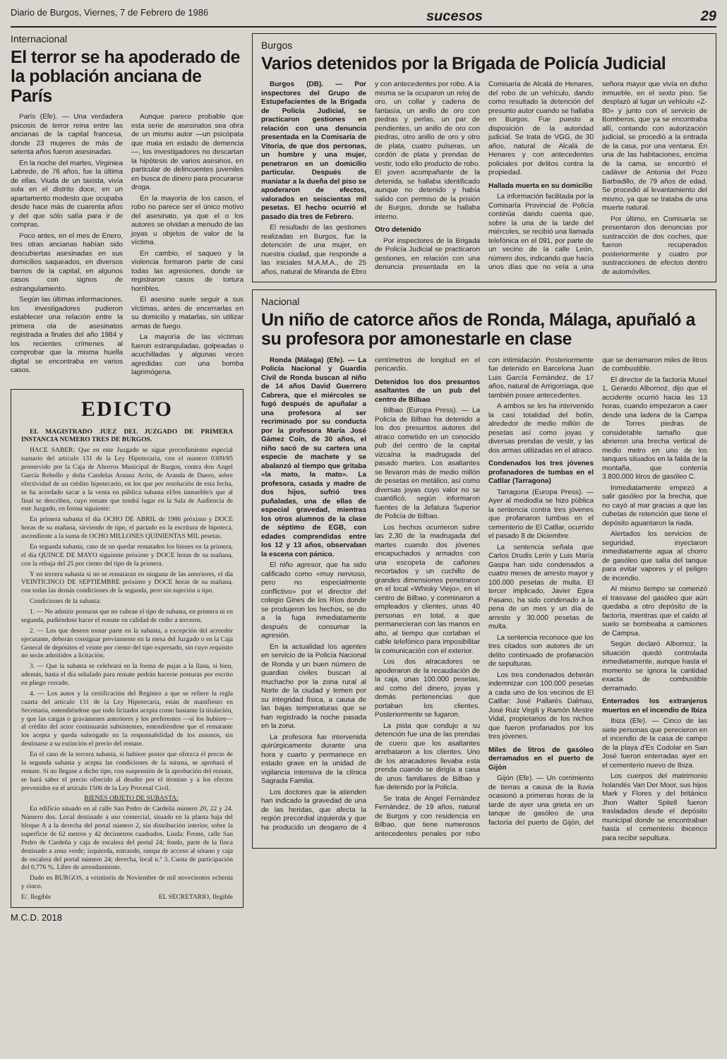Diario de Burgos, Viernes, 7 de Febrero de 1986 sucesos 29
Internacional
El terror se ha apoderado de la población anciana de París
París (Efe). — Una verdadera psicosis de terror reina entre las ancianas de la capital francesa, donde 23 mujeres de más de setenta años fueron asesinadas.
En la noche del martes, Virginiea Labrede, de 76 años, fue la última de ellas. Viuda de un taxista, vivía sola en el distrito doce, en un apartamento modesto que ocupaba desde hace más de cuarenta años y del que sólo salía para ir de compras.
Poco antes, en el mes de Enero, tres otras ancianas habían sido descubiertas asesinadas en sus domicilios saqueados, en diversos barrios de la capital, en algunos casos con signos de estrangulamiento.
Según las últimas informaciones, los investigadores pudieron establecer una relación entre la primera ola de asesinatos registrada a finales del año 1984 y los recientes crímenes al comprobar que la misma huella digital se encontraba en varios casos.
Aunque parece probable que esta serie de asesinatos sea obra de un mismo autor —un psicópata que mata en estado de demencia—, los investigadores no descartan la hipótesis de varios asesinos, en particular de delincuentes juveniles en busca de dinero para procurarse droga.
En la mayoría de los casos, el robo no parece ser el único motivo del asesinato, ya que el o los autores se olvidan a menudo de las joyas u objetos de valor de la víctima.
En cambio, el saqueo y la violencia formaron parte de casi todas las agresiones, donde se registraron casos de tortura horribles.
El asesino suele seguir a sus víctimas, antes de encerrarlas en su domicilio y matarlas, sin utilizar armas de fuego.
La mayoría de las víctimas fueron estranguladas, golpeadas o acuchilladas y algunas veces agredidas con una bomba lagrimógena.
EDICTO
EL MAGISTRADO JUEZ DEL JUZGADO DE PRIMERA INSTANCIA NUMERO TRES DE BURGOS.
HACE SABER: Que en este Juzgado se sigue procedimiento especial sumario del artículo 131 de la Ley Hipotecaria, con el número 0309/85 promovido por la Caja de Ahorros Municipal de Burgos, contra don Angel García Rebollo y doña Candelas Arnanz Acón, de Aranda de Duero, sobre efectividad de un crédito hipotecario, en los que por resolución de esta fecha, se ha acordado sacar a la venta en pública subasta el/los inmueble/s que al final se describen, cuyo remate que tendrá lugar en la Sala de Audiencia de este Juzgado, en forma siguiente:
En primera subasta el día OCHO DE ABRIL de 1986 próximo y DOCE horas de su mañana, sirviendo de tipo, el pactado en la escritura de hipoteca, ascendiente a la suma de OCHO MILLONES QUINIENTAS MIL pesetas.
En segunda subasta, caso de no quedar rematados los bienes en la primera, el día QUINCE DE MAYO siguiente próximo y DOCE horas de su mañana, con la rebaja del 25 por ciento del tipo de la primera.
Y en tercera subasta si no se remataran en ninguna de las anteriores, el día VEINTICINCO DE SEPTIEMBRE próximo y DOCE horas de su mañana, con todas las demás condiciones de la segunda, pero sin sujeción a tipo.
Condiciones de la subasta:
1. — No admitir posturas que no cubran el tipo de subasta, en primera ni en segunda, pudiéndose hacer el remate en calidad de ceder a terceros.
2. — Los que deseen tomar parte en la subasta, a excepción del acreedor ejecutante, deberán consignar previamente en la mesa del Juzgado o en la Caja General de depósitos el veinte por ciento del tipo expresado, sin cuyo requisito no serán admitidos a licitación.
3. — Que la subasta se celebrará en la forma de pujas a la llana, si bien, además, hasta el día señalado para remate podrán hacerse posturas por escrito en pliego cerrado.
4. — Los autos y la certificación del Registro a que se refiere la regla cuarta del artículo 131 de la Ley Hipotecaria, están de manifiesto en Secretaría, entendiéndose que todo licitador acepta como bastante la titulación, y que las cargas o gravámenes anteriores y los preferentes —si los hubiere— al crédito del actor continuarán subsistentes, entendiéndose que el rematante los acepta y queda subrogado en la responsabilidad de los mismos, sin destinarse a su extinción el precio del remate.
En el caso de la tercera subasta, si hubiere postor que ofrezca el precio de la segunda subasta y acepta las condiciones de la misma, se aprobará el remate. Si no llegase a dicho tipo, con suspensión de la aprobación del remate, se hará saber el precio ofrecido al deudor por el término y a los efectos prevenidos en el artículo 1506 de la Ley Procesal Civil.
BIENES OBJETO DE SUBASTA:
En edificio situado en al calle San Pedro de Cardeña número 20, 22 y 24. Número dos. Local destinado a uso comercial, situado en la planta baja del bloque A a la derecha del portal número 2, sin distribución interior, sobre la superficie de 62 metros y 42 decímetros cuadrados. Linda: Frente, calle San Pedro de Cardeña y caja de escalera del portal 24; fondo, parte de la finca destinado a zona verde; izquierda, entrando, rampa de acceso al sótano y caja de escalera del portal número 24; derecha, local n.º 3. Cuota de participación del 0,776 %. Libre de arrendamiento.
Dado en BURGOS, a veintiséis de Noviembre de mil novecientos ochenta y cinco.
E/. Ilegible EL SECRETARIO, Ilegible
M.C.D. 2018
Burgos
Varios detenidos por la Brigada de Policía Judicial
Burgos (DB). — Por inspectores del Grupo de Estupefacientes de la Brigada de Policía Judicial, se practicaron gestiones en relación con una denuncia presentada en la Comisaría de Vitoria, de que dos personas, un hombre y una mujer, penetraron en un domicilio particular. Después de maniatar a la dueña del piso se apoderaron de efectos, valorados en seiscientas mil pesetas. El hecho ocurrió el pasado día tres de Febrero.
El resultado de las gestiones realizadas en Burgos, fue la detención de una mujer, en nuestra ciudad, que responde a las iniciales M.A.M.A., de 25 años, natural de Miranda de Ebro y con antecedentes por robo. A la misma se la ocuparon un reloj de oro, un collar y cadena de fantasía, un anillo de oro con piedras y perlas, un par de pendientes, un anillo de oro con piedras, otro anillo de oro y otro de plata, cuatro pulseras, un cordón de plata y prendas de vestir, todo ello producto de robo. El joven acompañante de la detenida, se hallaba identificado aunque no detenido y había salido con permiso de la prisión de Burgos, donde se hallaba interno.
Otro detenido
Por inspectores de la Brigada de Policía Judicial se practicaron gestiones, en relación con una denuncia presentada en la Comisaría de Alcalá de Henares, del robo de un vehículo, dando como resultado la detención del presunto autor cuando se hallaba en Burgos. Fue puesto a disposición de la autoridad judicial. Se trata de VGG, de 30 años, natural de Alcalá de Henares y con antecedentes policiales por delitos contra la propiedad.
Hallada muerta en su domicilio
La información facilitada por la Comisaría Provincial de Policía continúa dando cuenta que, sobre la una de la tarde del miércoles, se recibió una llamada telefónica en el 091, por parte de un vecino de la calle León, número dos, indicando que hacía unos días que no veía a una señora mayor que vivía en dicho inmueble, en el sexto piso. Se desplazó al lugar un vehículo «Z-80» y junto con el servicio de Bomberos, que ya se encontraba allí, contando con autorización judicial, se procedió a la entrada de la casa, por una ventana. En una de las habitaciones, encima de la cama, se encontró el cadáver de Antonia del Pozo Barbadillo, de 79 años de edad. Se procedió al levantamiento del mismo, ya que se trataba de una muerte natural.
Por último, en Comisaría se presentaron dos denuncias por sustracción de dos coches, que fueron recuperados posteriormente y cuatro por sustracciones de efectos dentro de automóviles.
Nacional
Un niño de catorce años de Ronda, Málaga, apuñaló a su profesora por amonestarle en clase
Ronda (Málaga) (Efe). — La Policía Nacional y Guardia Civil de Ronda buscan al niño de 14 años David Guerrero Cabrera, que el miércoles se fugó después de apuñalar a una profesora al ser recriminado por su conducta por la profesora María José Gámez Coín, de 30 años, el niño sacó de su cartera una especie de machete y se abalanzó al tiempo que gritaba «la mato, la mato». La profesora, casada y madre de dos hijos, sufrió tres puñaladas, una de ellas de especial gravedad, mientras los otros alumnos de la clase de séptimo de EGB, con edades comprendidas entre los 12 y 13 años, observaban la escena con pánico.
El niño agresor, que ha sido calificado como «muy nervioso, pero no especialmente conflictivo» por el director del colegio Gines de los Ríos donde se produjeron los hechos, se dio a la fuga inmediatamente después de consumar la agresión.
En la actualidad los agentes en servicio de la Policía Nacional de Ronda y un buen número de guardias civiles buscan al muchacho por la zona rural al Norte de la ciudad y temen por su integridad física, a causa de las bajas temperaturas que se han registrado la noche pasada en la zona.
La profesora fue intervenida quirúrgicamente durante una hora y cuarto y permanece en estado grave en la unidad de vigilancia intensiva de la clínica Sagrada Familia.
Los doctores que la atienden han indicado la gravedad de una de las heridas, que afecta la región precordial izquierda y que ha producido un desgarro de 4 centímetros de longitud en el pericardio.
Detenidos los dos presuntos asaltantes de un pub del centro de Bilbao
Bilbao (Europa Press). — La Policía de Bilbao ha detenido a los dos presuntos autores del atraco cometido en un conocido pub del centro de la capital vizcaína la madrugada del pasado martes. Los asaltantes se llevaron más de medio millón de pesetas en metálico, así como diversas joyas cuyo valor no se cuantificó, según informaron fuentes de la Jefatura Superior de Policía de Bilbao.
Los hechos ocurrieron sobre las 2,30 de la madrugada del martes cuando dos jóvenes encapuchados y armados con una escopeta de cañones recortados y un cuchillo de grandes dimensiones penetraron en el local «Whisky Viejo», en el centro de Bilbao, y conminaron a empleados y clientes, unas 40 personas en total, a que permanecieran con las manos en alto, al tiempo que cortaban el cable telefónico para imposibilitar la comunicación con el exterior.
Los dos atracadores se apoderaron de la recaudación de la caja, unas 100.000 pesetas, así como del dinero, joyas y demás pertenencias que portaban los clientes. Posteriormente se fugaron.
La pista que condujo a su detención fue una de las prendas de cuero que los asaltantes arrebataron a los clientes. Uno de los atracadores llevaba esta prenda cuando se dirigía a casa de unos familiares de Bilbao y fue detenido por la Policía.
Se trata de Angel Fernández Fernández, de 19 años, natural de Burgos y con residencia en Bilbao, que tiene numerosos antecedentes penales por robo con intimidación. Posteriormente fue detenido en Barcelona Juan Luis García Fernández, de 17 años, natural de Arrigorriaga, que también posee antecedentes.
A ambos se les ha intervenido la casi totalidad del botín, alrededor de medio millón de pesetas así como joyas y diversas prendas de vestir, y las dos armas utilizadas en el atraco.
Condenados los tres jóvenes profanadores de tumbas en el Catllar (Tarragona)
Tarragona (Europa Press). — Ayer al mediodía se hizo pública la sentencia contra tres jóvenes que profanaron tumbas en el cementerio de El Catllar, ocurrido el pasado 8 de Diciembre.
La sentencia señala que Carlos Drudis Lerín y Luis María Gaspa han sido condenados a cuatro meses de arresto mayor y 100.000 pesetas de multa. El tercer implicado, Javier Egea Pasano, ha sido condenado a la pena de un mes y un día de arresto y 30.000 pesetas de multa.
La sentencia reconoce que los tres citados son autores de un delito continuado de profanación de sepulturas.
Los tres condenados deberán indemnizar con 100.000 pesetas a cada uno de los vecinos de El Catllar: José Pallarés Dalmau, José Ruiz Virgili y Ramón Mestre Vidal, propietarios de los nichos que fueron profanados por los tres jóvenes.
Miles de litros de gasóleo derramados en el puerto de Gijón
Gijón (Efe). — Un corrimiento de tierras a causa de la lluvia ocasionó a primeras horas de la tarde de ayer una grieta en un tanque de gasóleo de una factoría del puerto de Gijón, del que se derramaron miles de litros de combustible.
El director de la factoría Musel 1, Gerardo Albornoz, dijo que el accidente ocurrió hacia las 13 horas, cuando empezaron a caer desde una ladera de la Campa de Torres piedras de considerable tamaño que abrieron una brecha vertical de medio metro en uno de los tanques situados en la falda de la montaña, que contenía 3.800.000 litros de gasóleo C.
Inmediatamente empezó a salir gasóleo por la brecha, que no cayó al mar gracias a que las cubetas de retención que tiene el depósito aguantaron la riada.
Alertados los servicios de seguridad, inyectaron inmediatamente agua al chorro de gasóleo que salía del tanque para evitar vapores y el peligro de incendio.
Al mismo tiempo se comenzó el trasvase del gasóleo que aún quedaba a otro depósito de la factoría, mientras que el caído al suelo se bombeaba a camiones de Campsa.
Según declaró Albornoz, la situación quedó controlada inmediatamente, aunque hasta el momento se ignora la cantidad exacta de combustible derramado.
Enterrados los extranjeros muertos en el incendio de Ibiza
Ibiza (Efe). — Cinco de las siete personas que perecieron en el incendio de la casa de campo de la playa d'Es Codolar en San José fueron enterradas ayer en el cementerio nuevo de Ibiza.
Los cuerpos del matrimonio holandés Van Der Moor, sus hijos Mark y Flores y del británico Jhon Walter Spitell fueron trasladados desde el depósito municipal donde se encontraban hasta el cementerio ibicenco para recibir sepultura.